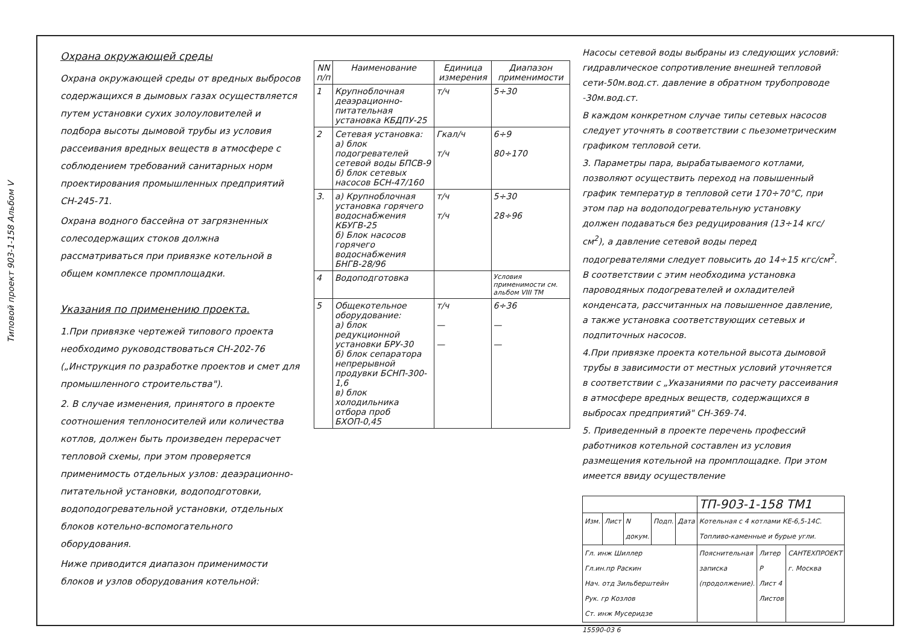Типовой проект 903-1-158 Альбом V
Охрана окружающей среды
Охрана окружающей среды от вредных выбросов содержащихся в дымовых газах осуществляется путем установки сухих золоуловителей и подбора высоты дымовой трубы из условия рассеивания вредных веществ в атмосфере с соблюдением требований санитарных норм проектирования промышленных предприятий СН-245-71.
Охрана водного бассейна от загрязненных солесодержащих стоков должна рассматриваться при привязке котельной в общем комплексе промплощадки.
Указания по применению проекта.
1.При привязке чертежей типового проекта необходимо руководствоваться СН-202-76 („Инструкция по разработке проектов и смет для промышленного строительства").
2. В случае изменения, принятого в проекте соотношения теплоносителей или количества котлов, должен быть произведен перерасчет тепловой схемы, при этом проверяется применимость отдельных узлов: деаэрационно-питательной установки, водоподготовки, водоподогревательной установки, отдельных блоков котельно-вспомогательного оборудования.
Ниже приводится диапазон применимости блоков и узлов оборудования котельной:
| NN п/п | Наименование | Единица измерения | Диапазон применимости |
| --- | --- | --- | --- |
| 1 | Крупноблочная деаэрационно-питательная установка КБДПУ-25 | т/ч | 5÷30 |
| 2 | Сетевая установка: а) блок подогревателей сетевой воды БПСВ-9 б) блок сетевых насосов БСН-47/160 | Гкал/ч т/ч | 6÷9 80÷170 |
| 3. | а) Крупноблочная установка горячего водоснабжения КБУГВ-25 б) Блок насосов горячего водоснабжения БНГВ-28/96 | т/ч т/ч | 5÷30 28÷96 |
| 4 | Водоподготовка | | Условия применимости см. альбом VIII ТМ |
| 5 | Общекотельное оборудование: а) блок редукционной установки БРУ-30 б) блок сепаратора непрерывной продувки БСНП-300-1,6 в) блок холодильника отбора проб БХОП-0,45 | т/ч — — | 6÷36 — — |
Насосы сетевой воды выбраны из следующих условий: гидравлическое сопротивление внешней тепловой сети-50м.вод.ст. давление в обратном трубопроводе -30м.вод.ст.
В каждом конкретном случае типы сетевых насосов следует уточнять в соответствии с пьезометрическим графиком тепловой сети.
3. Параметры пара, вырабатываемого котлами, позволяют осуществить переход на повышенный график температур в тепловой сети 170÷70°С, при этом пар на водоподогревательную установку должен подаваться без редуцирования (13÷14 кгс/см<sup>2</sup>), а давление сетевой воды перед подогревателями следует повысить до 14÷15 кгс/см<sup>2</sup>. В соответствии с этим необходима установка пароводяных подогревателей и охладителей конденсата, рассчитанных на повышенное давление, а также установка соответствующих сетевых и подпиточных насосов.
4.При привязке проекта котельной высота дымовой трубы в зависимости от местных условий уточняется в соответствии с „Указаниями по расчету рассеивания в атмосфере вредных веществ, содержащихся в выбросах предприятий" СН-369-74.
5. Приведенный в проекте перечень профессий работников котельной составлен из условия размещения котельной на промплощадке. При этом имеется ввиду осуществление
| | | | | | ТП-903-1-158 ТМ1 | | |
| Изм. | Лист | N докум. | Подп. | Дата | Котельная с 4 котлами КЕ-6,5-14С. Топливо-каменные и бурые угли. | | |
| Гл. инж Шиллер Гл.ин.пр Раскин Нач. отд Зильберштейн Рук. гр Козлов Ст. инж Мусеридзе | | | | | Пояснительная записка (продолжение). | Литер Р Лист 4 Листов | САНТЕХПРОЕКТ г. Москва |
15590-03 6